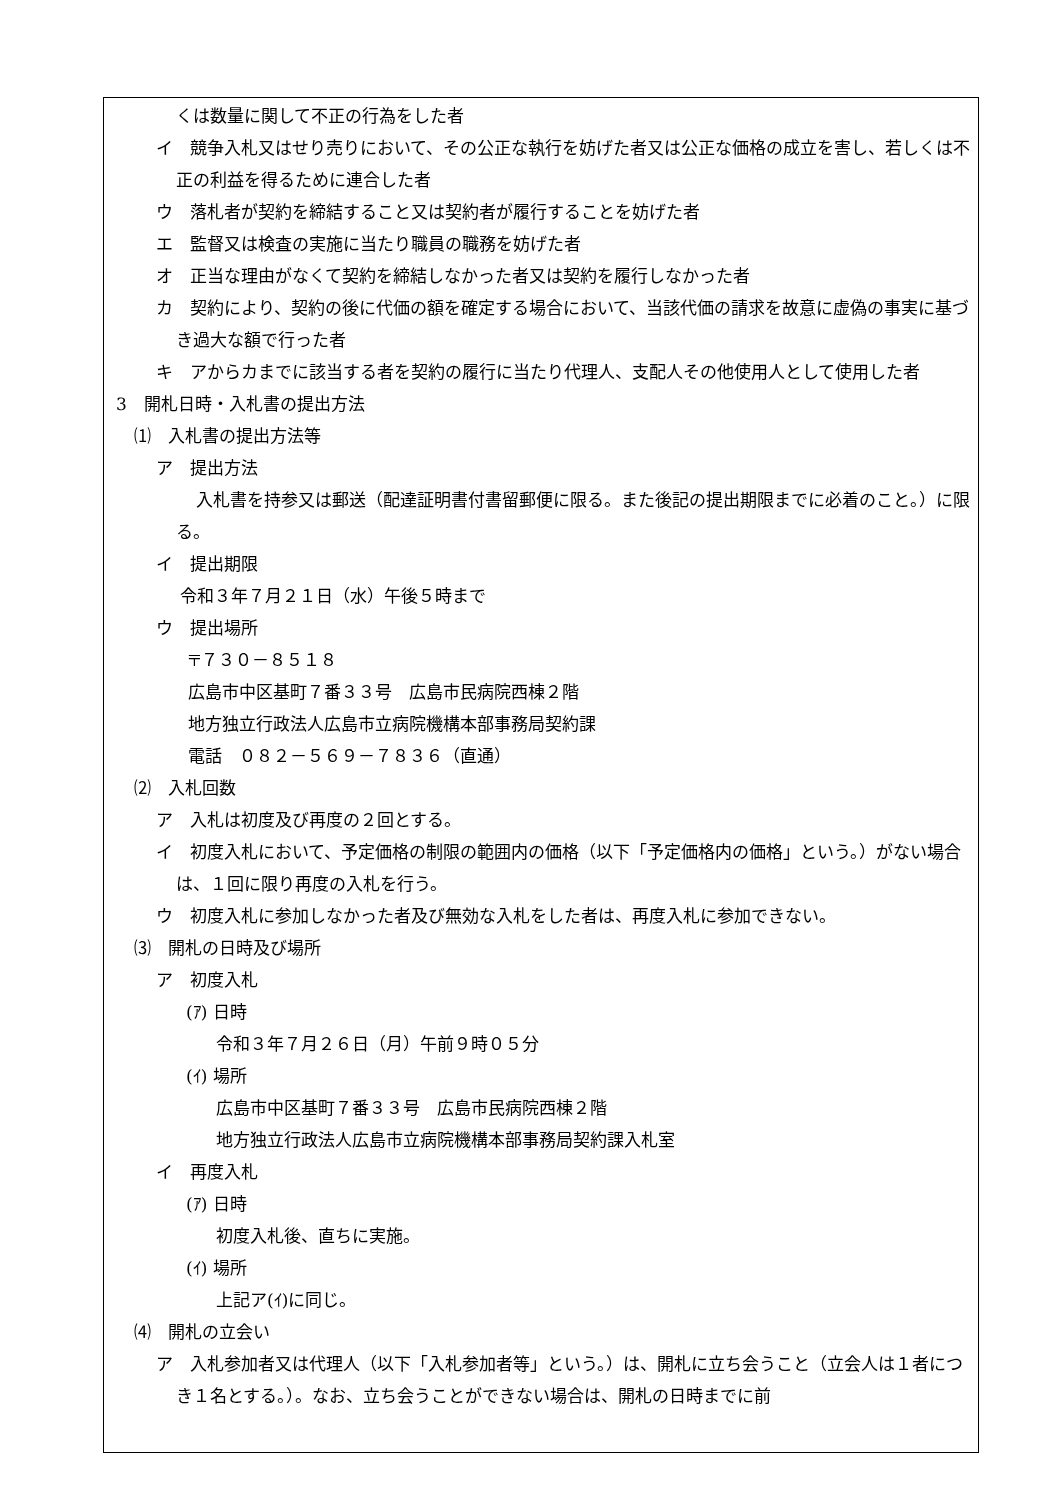くは数量に関して不正の行為をした者
イ　競争入札又はせり売りにおいて、その公正な執行を妨げた者又は公正な価格の成立を害し、若しくは不正の利益を得るために連合した者
ウ　落札者が契約を締結すること又は契約者が履行することを妨げた者
エ　監督又は検査の実施に当たり職員の職務を妨げた者
オ　正当な理由がなくて契約を締結しなかった者又は契約を履行しなかった者
カ　契約により、契約の後に代価の額を確定する場合において、当該代価の請求を故意に虚偽の事実に基づき過大な額で行った者
キ　アからカまでに該当する者を契約の履行に当たり代理人、支配人その他使用人として使用した者
3　開札日時・入札書の提出方法
⑴　入札書の提出方法等
ア　提出方法
入札書を持参又は郵送（配達証明書付書留郵便に限る。また後記の提出期限までに必着のこと。）に限る。
イ　提出期限
令和３年７月２１日（水）午後５時まで
ウ　提出場所
〒７３０－８５１８
広島市中区基町７番３３号　広島市民病院西棟２階
地方独立行政法人広島市立病院機構本部事務局契約課
電話　０８２－５６９－７８３６（直通）
⑵　入札回数
ア　入札は初度及び再度の２回とする。
イ　初度入札において、予定価格の制限の範囲内の価格（以下「予定価格内の価格」という。）がない場合は、１回に限り再度の入札を行う。
ウ　初度入札に参加しなかった者及び無効な入札をした者は、再度入札に参加できない。
⑶　開札の日時及び場所
ア　初度入札
(ｱ) 日時
令和３年７月２６日（月）午前９時０５分
(ｲ) 場所
広島市中区基町７番３３号　広島市民病院西棟２階
地方独立行政法人広島市立病院機構本部事務局契約課入札室
イ　再度入札
(ｱ) 日時
初度入札後、直ちに実施。
(ｲ) 場所
上記ア(ｲ)に同じ。
⑷　開札の立会い
ア　入札参加者又は代理人（以下「入札参加者等」という。）は、開札に立ち会うこと（立会人は１者につき１名とする。）。なお、立ち会うことができない場合は、開札の日時までに前